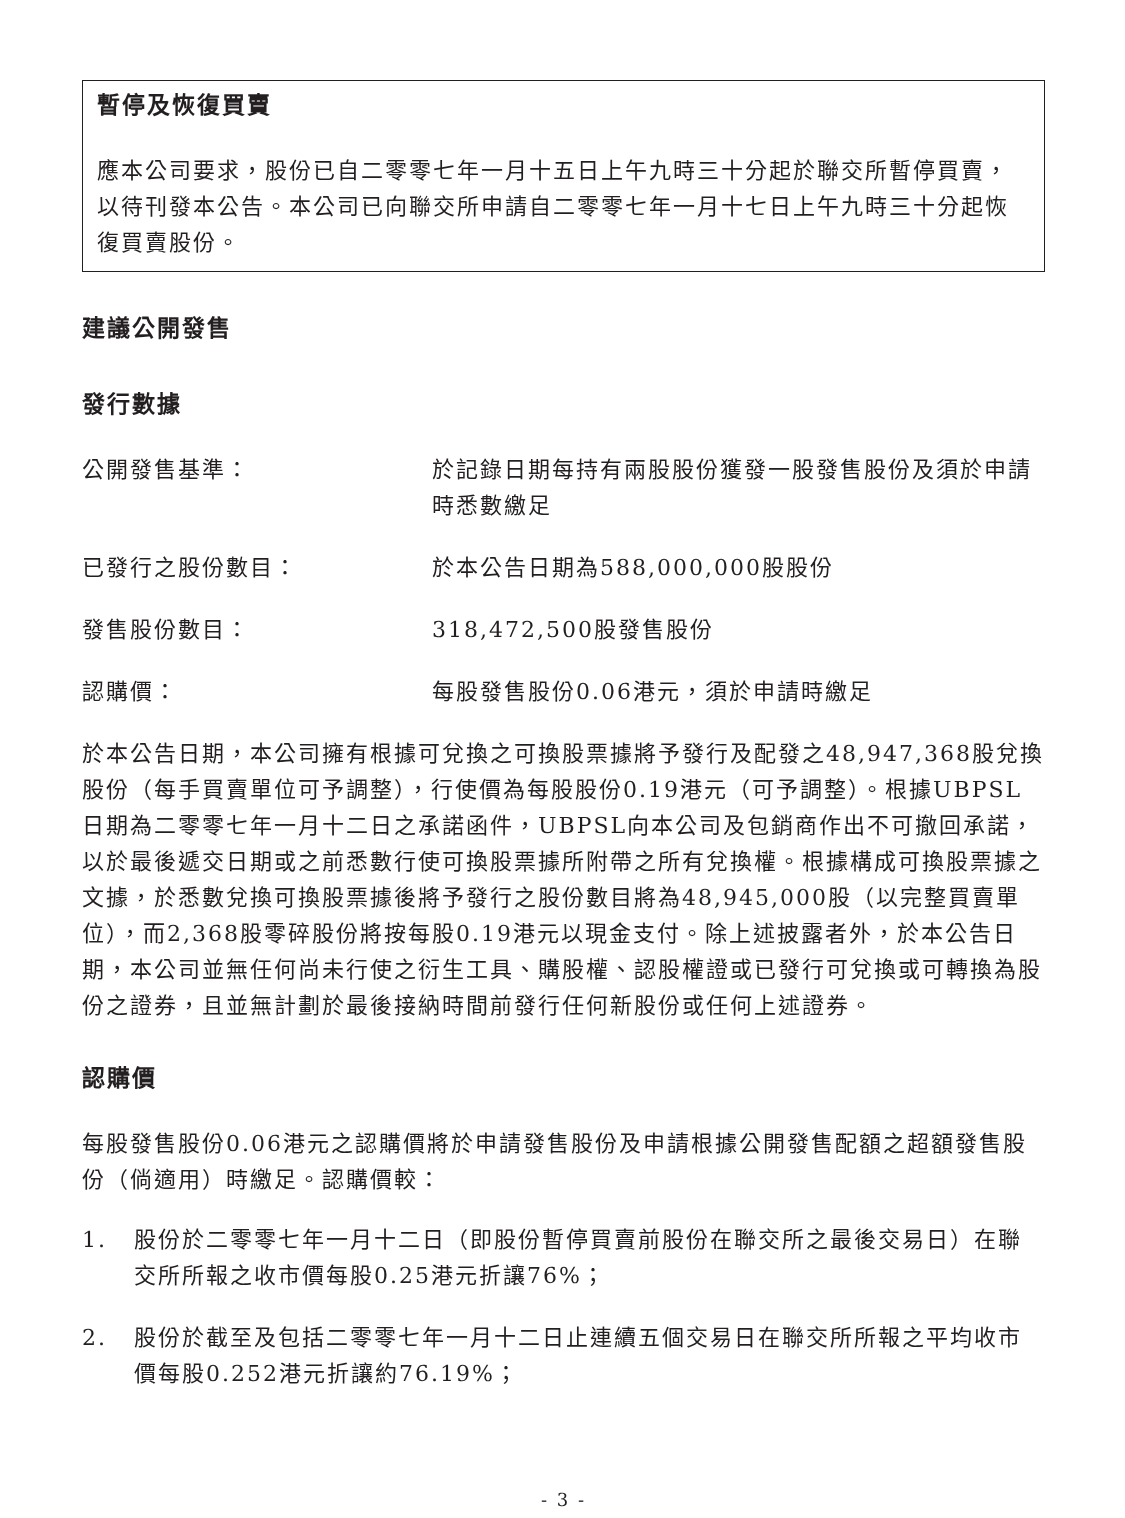暫停及恢復買賣
應本公司要求，股份已自二零零七年一月十五日上午九時三十分起於聯交所暫停買賣，以待刊發本公告。本公司已向聯交所申請自二零零七年一月十七日上午九時三十分起恢復買賣股份。
建議公開發售
發行數據
公開發售基準： 於記錄日期每持有兩股股份獲發一股發售股份及須於申請時悉數繳足
已發行之股份數目： 於本公告日期為588,000,000股股份
發售股份數目： 318,472,500股發售股份
認購價： 每股發售股份0.06港元，須於申請時繳足
於本公告日期，本公司擁有根據可兌換之可換股票據將予發行及配發之48,947,368股兌換股份（每手買賣單位可予調整），行使價為每股股份0.19港元（可予調整）。根據UBPSL日期為二零零七年一月十二日之承諾函件，UBPSL向本公司及包銷商作出不可撤回承諾，以於最後遞交日期或之前悉數行使可換股票據所附帶之所有兌換權。根據構成可換股票據之文據，於悉數兌換可換股票據後將予發行之股份數目將為48,945,000股（以完整買賣單位），而2,368股零碎股份將按每股0.19港元以現金支付。除上述披露者外，於本公告日期，本公司並無任何尚未行使之衍生工具、購股權、認股權證或已發行可兌換或可轉換為股份之證券，且並無計劃於最後接納時間前發行任何新股份或任何上述證券。
認購價
每股發售股份0.06港元之認購價將於申請發售股份及申請根據公開發售配額之超額發售股份（倘適用）時繳足。認購價較：
1. 股份於二零零七年一月十二日（即股份暫停買賣前股份在聯交所之最後交易日）在聯交所所報之收市價每股0.25港元折讓76%；
2. 股份於截至及包括二零零七年一月十二日止連續五個交易日在聯交所所報之平均收市價每股0.252港元折讓約76.19%；
- 3 -